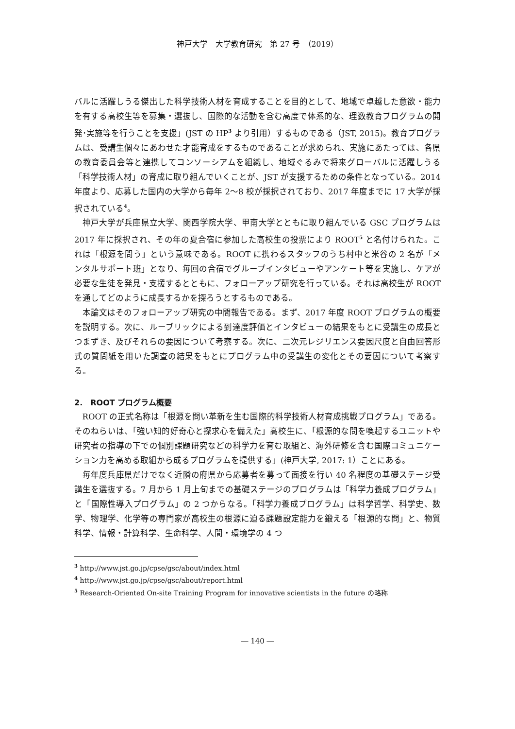神戸大学　大学教育研究　第 27 号　（2019）
バルに活躍しうる傑出した科学技術人材を育成することを目的として、地域で卓越した意欲・能力を有する高校生等を募集・選抜し、国際的な活動を含む高度で体系的な、理数教育プログラムの開発･実施等を行うことを支援」(JST の HP<sup>3</sup> より引用）するものである（JST, 2015)。教育プログラムは、受講生個々にあわせた才能育成をするものであることが求められ、実施にあたっては、各県の教育委員会等と連携してコンソーシアムを組織し、地域ぐるみで将来グローバルに活躍しうる「科学技術人材」の育成に取り組んでいくことが、JST が支援するための条件となっている。2014 年度より、応募した国内の大学から毎年 2〜8 校が採択されており、2017 年度までに 17 大学が採択されている<sup>4</sup>。
神戸大学が兵庫県立大学、関西学院大学、甲南大学とともに取り組んでいる GSC プログラムは 2017 年に採択され、その年の夏合宿に参加した高校生の投票により ROOT<sup>5</sup> と名付けられた。これは「根源を問う」という意味である。ROOT に携わるスタッフのうち村中と米谷の 2 名が「メンタルサポート班」となり、毎回の合宿でグループインタビューやアンケート等を実施し、ケアが必要な生徒を発見・支援するとともに、フォローアップ研究を行っている。それは高校生が ROOT を通してどのように成長するかを探ろうとするものである。
本論文はそのフォローアップ研究の中間報告である。まず、2017 年度 ROOT プログラムの概要を説明する。次に、ルーブリックによる到達度評価とインタビューの結果をもとに受講生の成長とつまずき、及びそれらの要因について考察する。次に、二次元レジリエンス要因尺度と自由回答形式の質問紙を用いた調査の結果をもとにプログラム中の受講生の変化とその要因について考察する。
2.　ROOT プログラム概要
ROOT の正式名称は「根源を問い革新を生む国際的科学技術人材育成挑戦プログラム」である。そのねらいは、「強い知的好奇心と探求心を備えた」高校生に、「根源的な問を喚起するユニットや研究者の指導の下での個別課題研究などの科学力を育む取組と、海外研修を含む国際コミュニケーション力を高める取組から成るプログラムを提供する」(神戸大学, 2017: 1）ことにある。
毎年度兵庫県だけでなく近隣の府県から応募者を募って面接を行い 40 名程度の基礎ステージ受講生を選抜する。7 月から 1 月上旬までの基礎ステージのプログラムは「科学力養成プログラム」と「国際性導入プログラム」の 2 つからなる。「科学力養成プログラム」は科学哲学、科学史、数学、物理学、化学等の専門家が高校生の根源に迫る課題設定能力を鍛える「根源的な問」と、物質科学、情報・計算科学、生命科学、人間・環境学の 4 つ
<sup>3</sup> http://www.jst.go.jp/cpse/gsc/about/index.html
<sup>4</sup> http://www.jst.go.jp/cpse/gsc/about/report.html
<sup>5</sup> Research-Oriented On-site Training Program for innovative scientists in the future の略称
― 140 ―